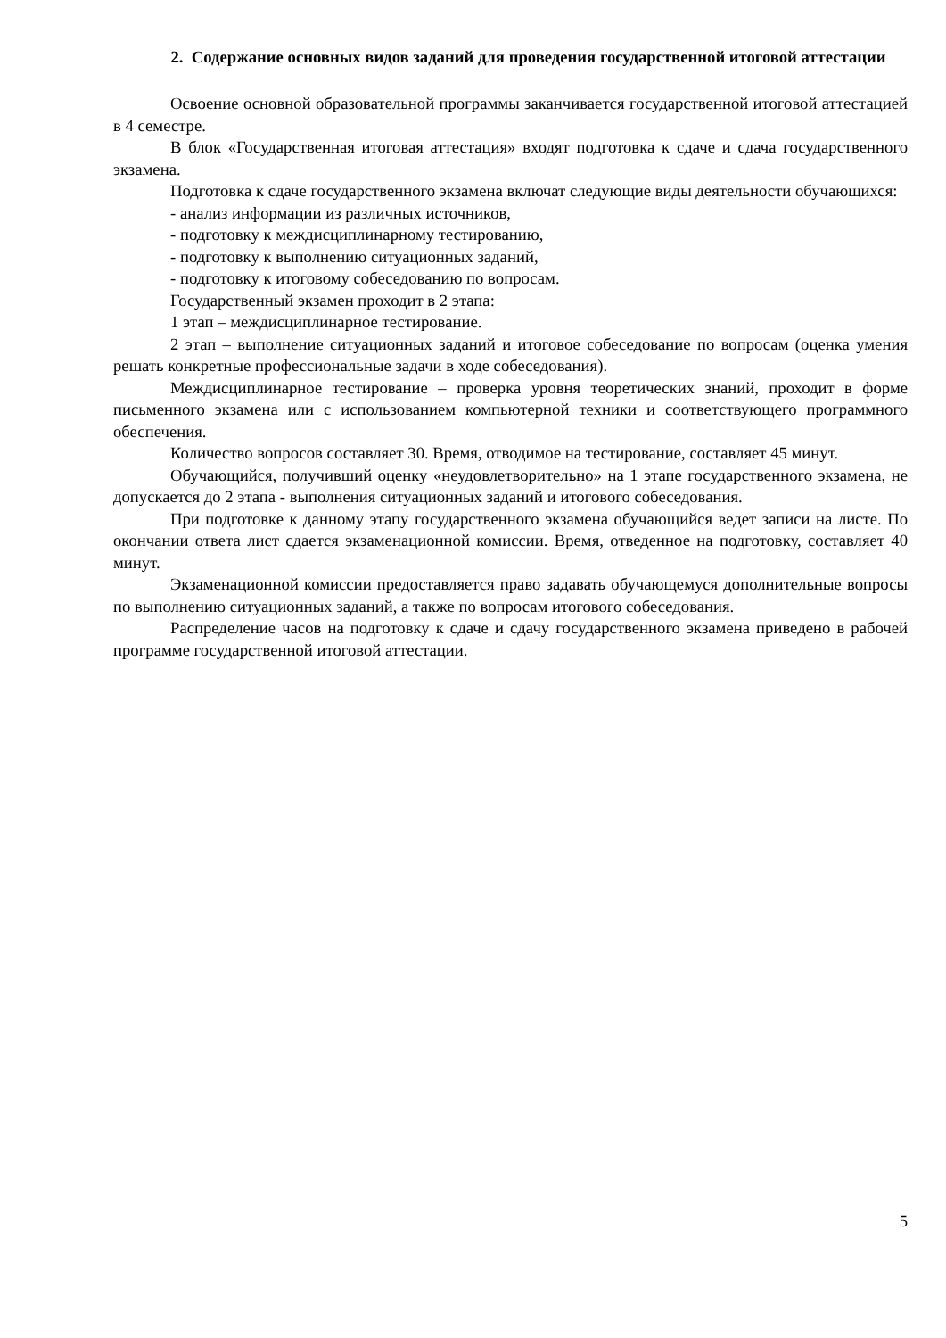2. Содержание основных видов заданий для проведения государственной итоговой аттестации
Освоение основной образовательной программы заканчивается государственной итоговой аттестацией в 4 семестре.
В блок «Государственная итоговая аттестация» входят подготовка к сдаче и сдача государственного экзамена.
Подготовка к сдаче государственного экзамена включат следующие виды деятельности обучающихся:
- анализ информации из различных источников,
- подготовку к междисциплинарному тестированию,
- подготовку к выполнению ситуационных заданий,
- подготовку к итоговому собеседованию по вопросам.
Государственный экзамен проходит в 2 этапа:
1 этап – междисциплинарное тестирование.
2 этап – выполнение ситуационных заданий и итоговое собеседование по вопросам (оценка умения решать конкретные профессиональные задачи в ходе собеседования).
Междисциплинарное тестирование – проверка уровня теоретических знаний, проходит в форме письменного экзамена или с использованием компьютерной техники и соответствующего программного обеспечения.
Количество вопросов составляет 30. Время, отводимое на тестирование, составляет 45 минут.
Обучающийся, получивший оценку «неудовлетворительно» на 1 этапе государственного экзамена, не допускается до 2 этапа - выполнения ситуационных заданий и итогового собеседования.
При подготовке к данному этапу государственного экзамена обучающийся ведет записи на листе. По окончании ответа лист сдается экзаменационной комиссии. Время, отведенное на подготовку, составляет 40 минут.
Экзаменационной комиссии предоставляется право задавать обучающемуся дополнительные вопросы по выполнению ситуационных заданий, а также по вопросам итогового собеседования.
Распределение часов на подготовку к сдаче и сдачу государственного экзамена приведено в рабочей программе государственной итоговой аттестации.
5